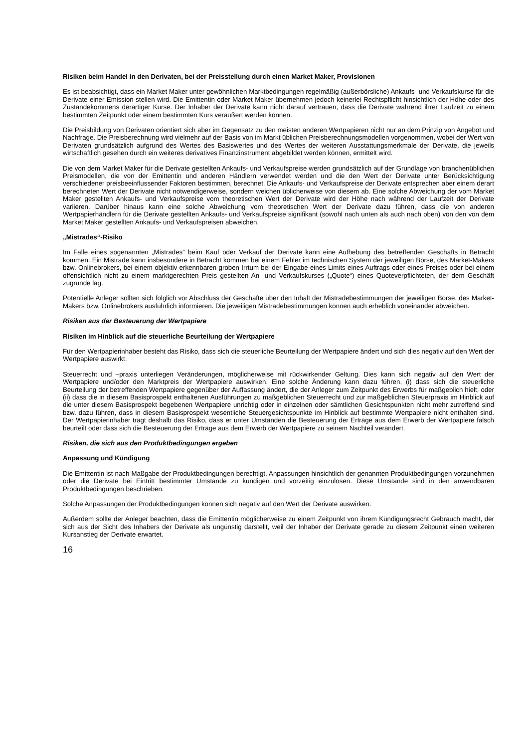Risiken beim Handel in den Derivaten, bei der Preisstellung durch einen Market Maker, Provisionen
Es ist beabsichtigt, dass ein Market Maker unter gewöhnlichen Marktbedingungen regelmäßig (außerbörsliche) Ankaufs- und Verkaufskurse für die Derivate einer Emission stellen wird. Die Emittentin oder Market Maker übernehmen jedoch keinerlei Rechtspflicht hinsichtlich der Höhe oder des Zustandekommens derartiger Kurse. Der Inhaber der Derivate kann nicht darauf vertrauen, dass die Derivate während ihrer Laufzeit zu einem bestimmten Zeitpunkt oder einem bestimmten Kurs veräußert werden können.
Die Preisbildung von Derivaten orientiert sich aber im Gegensatz zu den meisten anderen Wertpapieren nicht nur an dem Prinzip von Angebot und Nachfrage. Die Preisberechnung wird vielmehr auf der Basis von im Markt üblichen Preisberechnungsmodellen vorgenommen, wobei der Wert von Derivaten grundsätzlich aufgrund des Wertes des Basiswertes und des Wertes der weiteren Ausstattungsmerkmale der Derivate, die jeweils wirtschaftlich gesehen durch ein weiteres derivatives Finanzinstrument abgebildet werden können, ermittelt wird.
Die von dem Market Maker für die Derivate gestellten Ankaufs- und Verkaufspreise werden grundsätzlich auf der Grundlage von branchenüblichen Preismodellen, die von der Emittentin und anderen Händlern verwendet werden und die den Wert der Derivate unter Berücksichtigung verschiedener preisbeeinflussender Faktoren bestimmen, berechnet. Die Ankaufs- und Verkaufspreise der Derivate entsprechen aber einem derart berechneten Wert der Derivate nicht notwendigerweise, sondern weichen üblicherweise von diesem ab. Eine solche Abweichung der vom Market Maker gestellten Ankaufs- und Verkaufspreise vom theoretischen Wert der Derivate wird der Höhe nach während der Laufzeit der Derivate variieren. Darüber hinaus kann eine solche Abweichung vom theoretischen Wert der Derivate dazu führen, dass die von anderen Wertpapierhändlern für die Derivate gestellten Ankaufs- und Verkaufspreise signifikant (sowohl nach unten als auch nach oben) von den von dem Market Maker gestellten Ankaufs- und Verkaufspreisen abweichen.
„Mistrades“-Risiko
Im Falle eines sogenannten „Mistrades“ beim Kauf oder Verkauf der Derivate kann eine Aufhebung des betreffenden Geschäfts in Betracht kommen. Ein Mistrade kann insbesondere in Betracht kommen bei einem Fehler im technischen System der jeweiligen Börse, des Market-Makers bzw. Onlinebrokers, bei einem objektiv erkennbaren groben Irrtum bei der Eingabe eines Limits eines Auftrags oder eines Preises oder bei einem offensichtlich nicht zu einem marktgerechten Preis gestellten An- und Verkaufskurses („Quote“) eines Quoteverpflichteten, der dem Geschäft zugrunde lag.
Potentielle Anleger sollten sich folglich vor Abschluss der Geschäfte über den Inhalt der Mistradebestimmungen der jeweiligen Börse, des Market-Makers bzw. Onlinebrokers ausführlich informieren. Die jeweiligen Mistradebestimmungen können auch erheblich voneinander abweichen.
Risiken aus der Besteuerung der Wertpapiere
Risiken im Hinblick auf die steuerliche Beurteilung der Wertpapiere
Für den Wertpapierinhaber besteht das Risiko, dass sich die steuerliche Beurteilung der Wertpapiere ändert und sich dies negativ auf den Wert der Wertpapiere auswirkt.
Steuerrecht und –praxis unterliegen Veränderungen, möglicherweise mit rückwirkender Geltung. Dies kann sich negativ auf den Wert der Wertpapiere und/oder den Marktpreis der Wertpapiere auswirken. Eine solche Änderung kann dazu führen, (i) dass sich die steuerliche Beurteilung der betreffenden Wertpapiere gegenüber der Auffassung ändert, die der Anleger zum Zeitpunkt des Erwerbs für maßgeblich hielt; oder (ii) dass die in diesem Basisprospekt enthaltenen Ausführungen zu maßgeblichen Steuerrecht und zur maßgeblichen Steuerpraxis im Hinblick auf die unter diesem Basisprospekt begebenen Wertpapiere unrichtig oder in einzelnen oder sämtlichen Gesichtspunkten nicht mehr zutreffend sind bzw. dazu führen, dass in diesem Basisprospekt wesentliche Steuergesichtspunkte im Hinblick auf bestimmte Wertpapiere nicht enthalten sind. Der Wertpapierinhaber trägt deshalb das Risiko, dass er unter Umständen die Besteuerung der Erträge aus dem Erwerb der Wertpapiere falsch beurteilt oder dass sich die Besteuerung der Erträge aus dem Erwerb der Wertpapiere zu seinem Nachteil verändert.
Risiken, die sich aus den Produktbedingungen ergeben
Anpassung und Kündigung
Die Emittentin ist nach Maßgabe der Produktbedingungen berechtigt, Anpassungen hinsichtlich der genannten Produktbedingungen vorzunehmen oder die Derivate bei Eintritt bestimmter Umstände zu kündigen und vorzeitig einzulösen. Diese Umstände sind in den anwendbaren Produktbedingungen beschrieben.
Solche Anpassungen der Produktbedingungen können sich negativ auf den Wert der Derivate auswirken.
Außerdem sollte der Anleger beachten, dass die Emittentin möglicherweise zu einem Zeitpunkt von ihrem Kündigungsrecht Gebrauch macht, der sich aus der Sicht des Inhabers der Derivate als ungünstig darstellt, weil der Inhaber der Derivate gerade zu diesem Zeitpunkt einen weiteren Kursanstieg der Derivate erwartet.
16